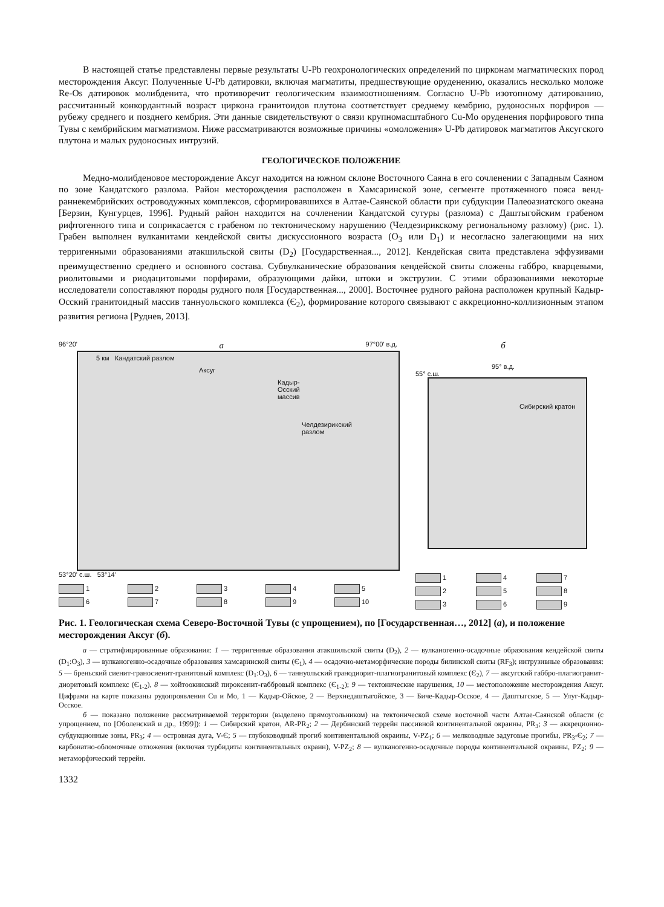В настоящей статье представлены первые результаты U-Pb геохронологических определений по цирконам магматических пород месторождения Аксуг. Полученные U-Pb датировки, включая магматиты, предшествующие оруденению, оказались несколько моложе Re-Os датировок молибденита, что противоречит геологическим взаимоотношениям. Согласно U-Pb изотопному датированию, рассчитанный конкордантный возраст циркона гранитоидов плутона соответствует среднему кембрию, рудоносных порфиров — рубежу среднего и позднего кембрия. Эти данные свидетельствуют о связи крупномасштабного Cu-Mo оруденения порфирового типа Тувы с кембрийским магматизмом. Ниже рассматриваются возможные причины «омоложения» U-Pb датировок магматитов Аксугского плутона и малых рудоносных интрузий.
ГЕОЛОГИЧЕСКОЕ ПОЛОЖЕНИЕ
Медно-молибденовое месторождение Аксуг находится на южном склоне Восточного Саяна в его сочленении с Западным Саяном по зоне Кандатского разлома. Район месторождения расположен в Хамсаринской зоне, сегменте протяженного пояса венд-раннекембрийских островодужных комплексов, сформировавшихся в Алтае-Саянской области при субдукции Палеоазиатского океана [Берзин, Кунгурцев, 1996]. Рудный район находится на сочленении Кандатской сутуры (разлома) с Даштыгойским грабеном рифтогенного типа и соприкасается с грабеном по тектоническому нарушению (Челдезирикскому региональному разлому) (рис. 1). Грабен выполнен вулканитами кендейской свиты дискуссионного возраста (O<sub>3</sub> или D<sub>1</sub>) и несогласно залегающими на них терригенными образованиями атакшильской свиты (D<sub>2</sub>) [Государственная..., 2012]. Кендейская свита представлена эффузивами преимущественно среднего и основного состава. Субвулканические образования кендейской свиты сложены габбро, кварцевыми, риолитовыми и риодацитовыми порфирами, образующими дайки, штоки и экструзии. С этими образованиями некоторые исследователи сопоставляют породы рудного поля [Государственная..., 2000]. Восточнее рудного района расположен крупный Кадыр-Осский гранитоидный массив таннуольского комплекса (Є<sub>2</sub>), формирование которого связывают с аккреционно-коллизионным этапом развития региона [Руднев, 2013].
96°20' а 97°00' в.д.
5 км Кандатский разлом
Аксуг
Кадыр-Осский массив
Челдезирикский разлом
53°20' с.ш. 53°14'
123456789 10
б
95° в.д.
55° с.ш.
Сибирский кратон
147258369
Рис. 1. Геологическая схема Северо-Восточной Тувы (с упрощением), по [Государственная…, 2012] (а), и положение месторождения Аксуг (б).
а — стратифицированные образования: 1 — терригенные образования атакшильской свиты (D<sub>2</sub>), 2 — вулканогенно-осадочные образования кендейской свиты (D<sub>1</sub>:O<sub>3</sub>), 3 — вулканогенно-осадочные образования хамсаринской свиты (Є<sub>1</sub>), 4 — осадочно-метаморфические породы билинской свиты (RF<sub>3</sub>); интрузивные образования: 5 — бреньский сиенит-граносиенит-гранитовый комплекс (D<sub>1</sub>:O<sub>3</sub>), 6 — таннуольский гранодиорит-плагиогранитовый комплекс (Є<sub>2</sub>), 7 — аксугский габбро-плагиогранит-диоритовый комплекс (Є<sub>1-2</sub>), 8 — хойтоокинский пироксенит-габбровый комплекс (Є<sub>1-2</sub>); 9 — тектонические нарушения, 10 — местоположение месторождения Аксуг. Цифрами на карте показаны рудопроявления Cu и Mo, 1 — Кадыр-Ойское, 2 — Верхнедаштыгойское, 3 — Биче-Кадыр-Осское, 4 — Даштыгское, 5 — Улуг-Кадыр-Осское.
б — показано положение рассматриваемой территории (выделено прямоугольником) на тектонической схеме восточной части Алтае-Саянской области (с упрощением, по [Оболенский и др., 1999]): 1 — Сибирский кратон, AR-PR<sub>2</sub>; 2 — Дербинский террейн пассивной континентальной окраины, PR<sub>3</sub>; 3 — аккреционно-субдукционные зоны, PR<sub>3</sub>; 4 — островная дуга, V-Є; 5 — глубоководный прогиб континентальной окраины, V-PZ<sub>1</sub>; 6 — мелководные задуговые прогибы, PR<sub>3</sub>-Є<sub>2</sub>; 7 — карбонатно-обломочные отложения (включая турбидиты континентальных окраин), V-PZ<sub>2</sub>; 8 — вулканогенно-осадочные породы континентальной окраины, PZ<sub>2</sub>; 9 — метаморфический террейн.
1332